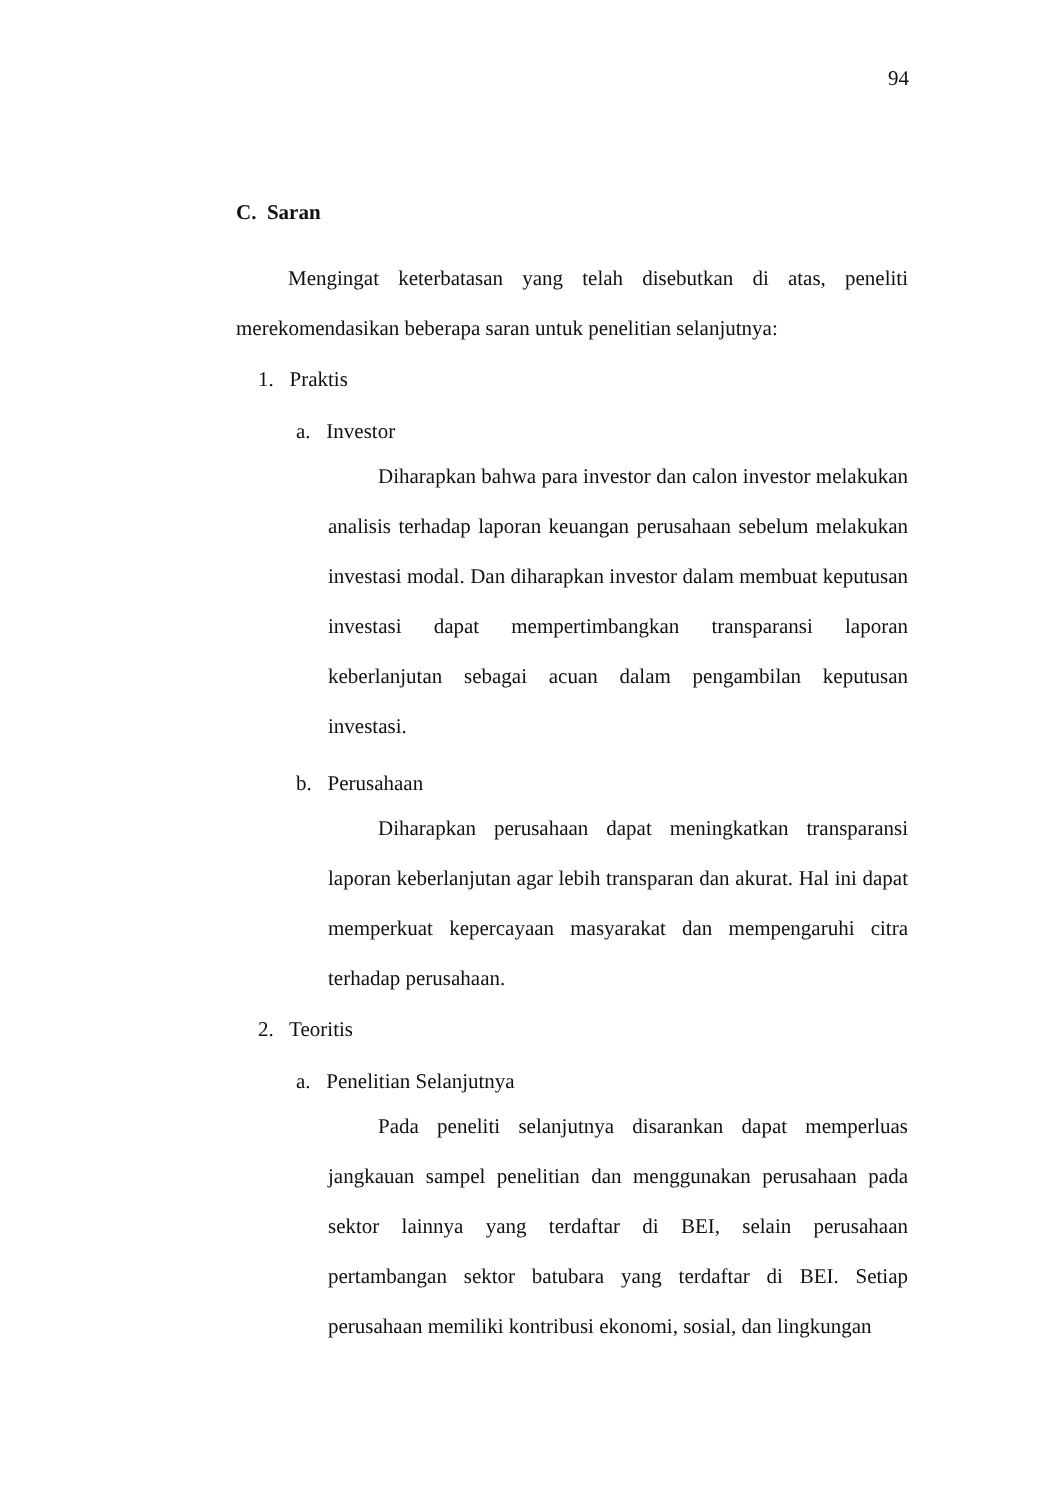94
C. Saran
Mengingat keterbatasan yang telah disebutkan di atas, peneliti merekomendasikan beberapa saran untuk penelitian selanjutnya:
1. Praktis
a. Investor
Diharapkan bahwa para investor dan calon investor melakukan analisis terhadap laporan keuangan perusahaan sebelum melakukan investasi modal. Dan diharapkan investor dalam membuat keputusan investasi dapat mempertimbangkan transparansi laporan keberlanjutan sebagai acuan dalam pengambilan keputusan investasi.
b. Perusahaan
Diharapkan perusahaan dapat meningkatkan transparansi laporan keberlanjutan agar lebih transparan dan akurat. Hal ini dapat memperkuat kepercayaan masyarakat dan mempengaruhi citra terhadap perusahaan.
2. Teoritis
a. Penelitian Selanjutnya
Pada peneliti selanjutnya disarankan dapat memperluas jangkauan sampel penelitian dan menggunakan perusahaan pada sektor lainnya yang terdaftar di BEI, selain perusahaan pertambangan sektor batubara yang terdaftar di BEI. Setiap perusahaan memiliki kontribusi ekonomi, sosial, dan lingkungan